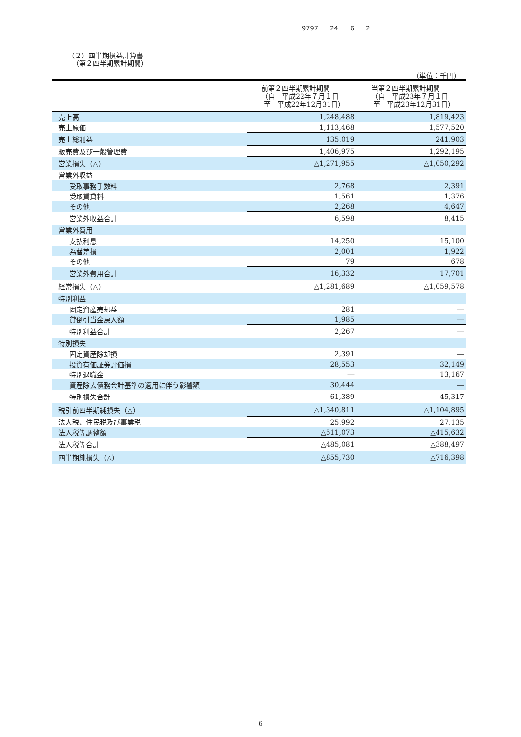9797 24 6 2
（２）四半期損益計算書
（第２四半期累計期間）
（単位：千円）
| | 前第２四半期累計期間 （自 平成22年７月１日 至 平成22年12月31日） | 当第２四半期累計期間 （自 平成23年７月１日 至 平成23年12月31日） |
| --- | --- | --- |
| 売上高 | 1,248,488 | 1,819,423 |
| 売上原価 | 1,113,468 | 1,577,520 |
| 売上総利益 | 135,019 | 241,903 |
| 販売費及び一般管理費 | 1,406,975 | 1,292,195 |
| 営業損失（△） | △1,271,955 | △1,050,292 |
| 営業外収益 | | |
| 受取事務手数料 | 2,768 | 2,391 |
| 受取賃貸料 | 1,561 | 1,376 |
| その他 | 2,268 | 4,647 |
| 営業外収益合計 | 6,598 | 8,415 |
| 営業外費用 | | |
| 支払利息 | 14,250 | 15,100 |
| 為替差損 | 2,001 | 1,922 |
| その他 | 79 | 678 |
| 営業外費用合計 | 16,332 | 17,701 |
| 経常損失（△） | △1,281,689 | △1,059,578 |
| 特別利益 | | |
| 固定資産売却益 | 281 | ― |
| 貸倒引当金戻入額 | 1,985 | ― |
| 特別利益合計 | 2,267 | ― |
| 特別損失 | | |
| 固定資産除却損 | 2,391 | ― |
| 投資有価証券評価損 | 28,553 | 32,149 |
| 特別退職金 | ― | 13,167 |
| 資産除去債務会計基準の適用に伴う影響額 | 30,444 | ― |
| 特別損失合計 | 61,389 | 45,317 |
| 税引前四半期純損失（△） | △1,340,811 | △1,104,895 |
| 法人税、住民税及び事業税 | 25,992 | 27,135 |
| 法人税等調整額 | △511,073 | △415,632 |
| 法人税等合計 | △485,081 | △388,497 |
| 四半期純損失（△） | △855,730 | △716,398 |
- 6 -